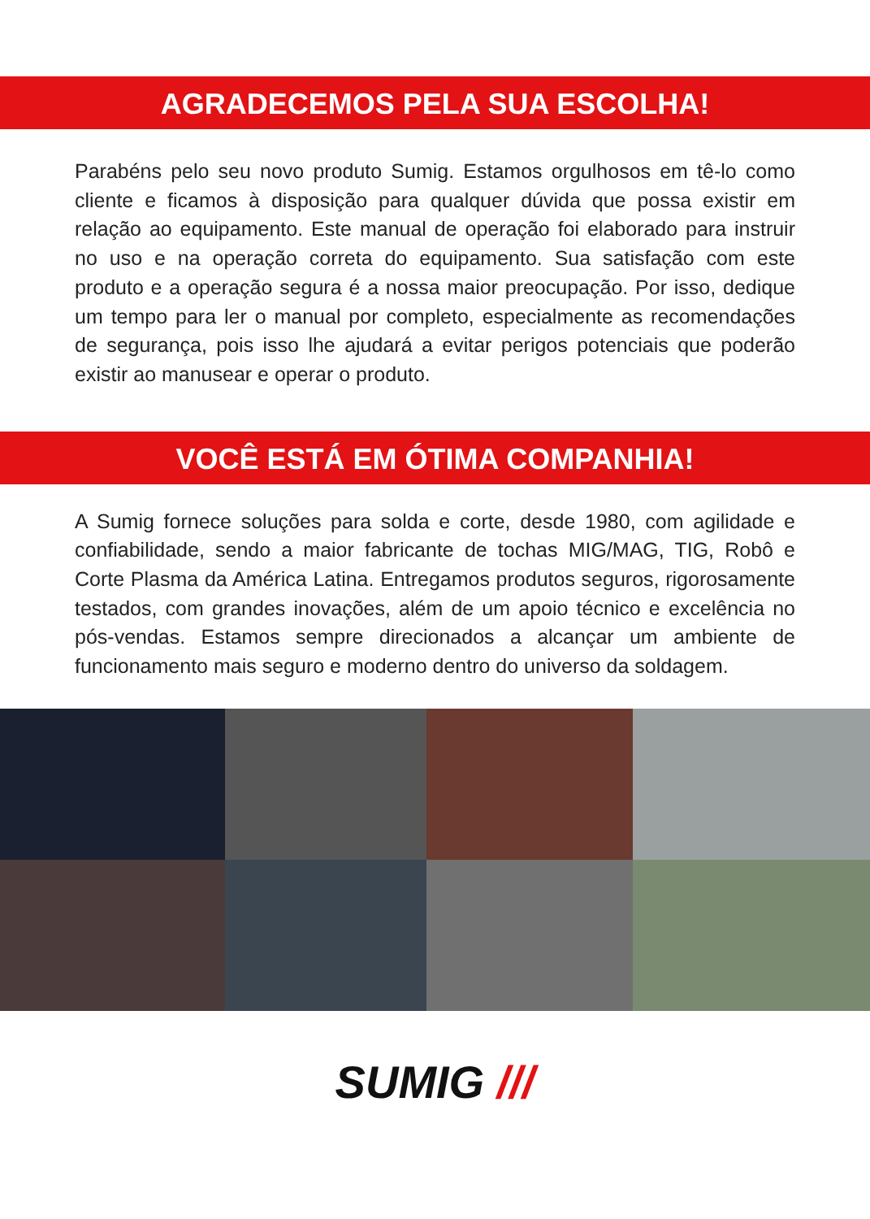AGRADECEMOS PELA SUA ESCOLHA!
Parabéns pelo seu novo produto Sumig. Estamos orgulhosos em tê-lo como cliente e ficamos à disposição para qualquer dúvida que possa existir em relação ao equipamento. Este manual de operação foi elaborado para instruir no uso e na operação correta do equipamento. Sua satisfação com este produto e a operação segura é a nossa maior preocupação. Por isso, dedique um tempo para ler o manual por completo, especialmente as recomendações de segurança, pois isso lhe ajudará a evitar perigos potenciais que poderão existir ao manusear e operar o produto.
VOCÊ ESTÁ EM ÓTIMA COMPANHIA!
A Sumig fornece soluções para solda e corte, desde 1980, com agilidade e confiabilidade, sendo a maior fabricante de tochas MIG/MAG, TIG, Robô e Corte Plasma da América Latina. Entregamos produtos seguros, rigorosamente testados, com grandes inovações, além de um apoio técnico e excelência no pós-vendas. Estamos sempre direcionados a alcançar um ambiente de funcionamento mais seguro e moderno dentro do universo da soldagem.
SUMIG ///